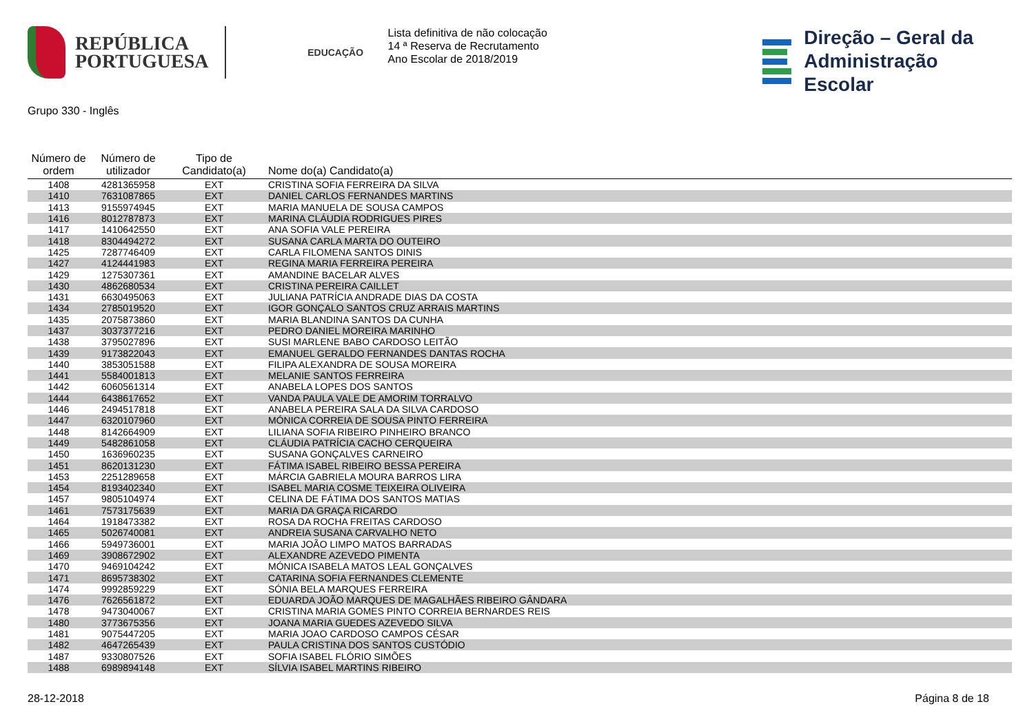REPÚBLICA
PORTUGUESA
EDUCAÇÃO
Lista definitiva de não colocação
14 ª Reserva de Recrutamento
Ano Escolar de 2018/2019
Direção – Geral da
Administração Escolar
Grupo 330 - Inglês
| Número de ordem | Número de utilizador | Tipo de Candidato(a) | Nome do(a) Candidato(a) |
| --- | --- | --- | --- |
| 1408 | 4281365958 | EXT | CRISTINA SOFIA FERREIRA DA SILVA |
| 1410 | 7631087865 | EXT | DANIEL CARLOS FERNANDES MARTINS |
| 1413 | 9155974945 | EXT | MARIA MANUELA DE SOUSA CAMPOS |
| 1416 | 8012787873 | EXT | MARINA CLÁUDIA RODRIGUES PIRES |
| 1417 | 1410642550 | EXT | ANA SOFIA VALE PEREIRA |
| 1418 | 8304494272 | EXT | SUSANA CARLA MARTA DO OUTEIRO |
| 1425 | 7287746409 | EXT | CARLA FILOMENA SANTOS DINIS |
| 1427 | 4124441983 | EXT | REGINA MARIA FERREIRA PEREIRA |
| 1429 | 1275307361 | EXT | AMANDINE BACELAR ALVES |
| 1430 | 4862680534 | EXT | CRISTINA PEREIRA CAILLET |
| 1431 | 6630495063 | EXT | JULIANA PATRÍCIA ANDRADE DIAS DA COSTA |
| 1434 | 2785019520 | EXT | IGOR GONÇALO SANTOS CRUZ ARRAIS MARTINS |
| 1435 | 2075873860 | EXT | MARIA BLANDINA SANTOS DA CUNHA |
| 1437 | 3037377216 | EXT | PEDRO DANIEL MOREIRA MARINHO |
| 1438 | 3795027896 | EXT | SUSI MARLENE BABO CARDOSO LEITÃO |
| 1439 | 9173822043 | EXT | EMANUEL GERALDO FERNANDES DANTAS ROCHA |
| 1440 | 3853051588 | EXT | FILIPA ALEXANDRA DE SOUSA MOREIRA |
| 1441 | 5584001813 | EXT | MELANIE SANTOS FERREIRA |
| 1442 | 6060561314 | EXT | ANABELA LOPES DOS SANTOS |
| 1444 | 6438617652 | EXT | VANDA PAULA VALE DE AMORIM TORRALVO |
| 1446 | 2494517818 | EXT | ANABELA PEREIRA SALA DA SILVA CARDOSO |
| 1447 | 6320107960 | EXT | MÓNICA CORREIA DE SOUSA PINTO FERREIRA |
| 1448 | 8142664909 | EXT | LILIANA SOFIA RIBEIRO PINHEIRO BRANCO |
| 1449 | 5482861058 | EXT | CLÁUDIA PATRÍCIA CACHO CERQUEIRA |
| 1450 | 1636960235 | EXT | SUSANA GONÇALVES CARNEIRO |
| 1451 | 8620131230 | EXT | FÁTIMA ISABEL RIBEIRO BESSA PEREIRA |
| 1453 | 2251289658 | EXT | MÁRCIA GABRIELA MOURA BARROS LIRA |
| 1454 | 8193402340 | EXT | ISABEL MARIA COSME TEIXEIRA OLIVEIRA |
| 1457 | 9805104974 | EXT | CELINA DE FÁTIMA DOS SANTOS MATIAS |
| 1461 | 7573175639 | EXT | MARIA DA GRAÇA RICARDO |
| 1464 | 1918473382 | EXT | ROSA DA ROCHA FREITAS CARDOSO |
| 1465 | 5026740081 | EXT | ANDREIA SUSANA CARVALHO NETO |
| 1466 | 5949736001 | EXT | MARIA JOÃO LIMPO MATOS BARRADAS |
| 1469 | 3908672902 | EXT | ALEXANDRE AZEVEDO PIMENTA |
| 1470 | 9469104242 | EXT | MÓNICA ISABELA MATOS LEAL GONÇALVES |
| 1471 | 8695738302 | EXT | CATARINA SOFIA FERNANDES CLEMENTE |
| 1474 | 9992859229 | EXT | SÓNIA BELA MARQUES FERREIRA |
| 1476 | 7626561872 | EXT | EDUARDA JOÃO MARQUES DE MAGALHÃES RIBEIRO GÂNDARA |
| 1478 | 9473040067 | EXT | CRISTINA MARIA GOMES PINTO CORREIA BERNARDES REIS |
| 1480 | 3773675356 | EXT | JOANA MARIA GUEDES AZEVEDO SILVA |
| 1481 | 9075447205 | EXT | MARIA JOAO CARDOSO CAMPOS CÉSAR |
| 1482 | 4647265439 | EXT | PAULA CRISTINA DOS SANTOS CUSTÓDIO |
| 1487 | 9330807526 | EXT | SOFIA ISABEL FLÓRIO SIMÕES |
| 1488 | 6989894148 | EXT | SÍLVIA ISABEL MARTINS RIBEIRO |
28-12-2018 Página 8 de 18